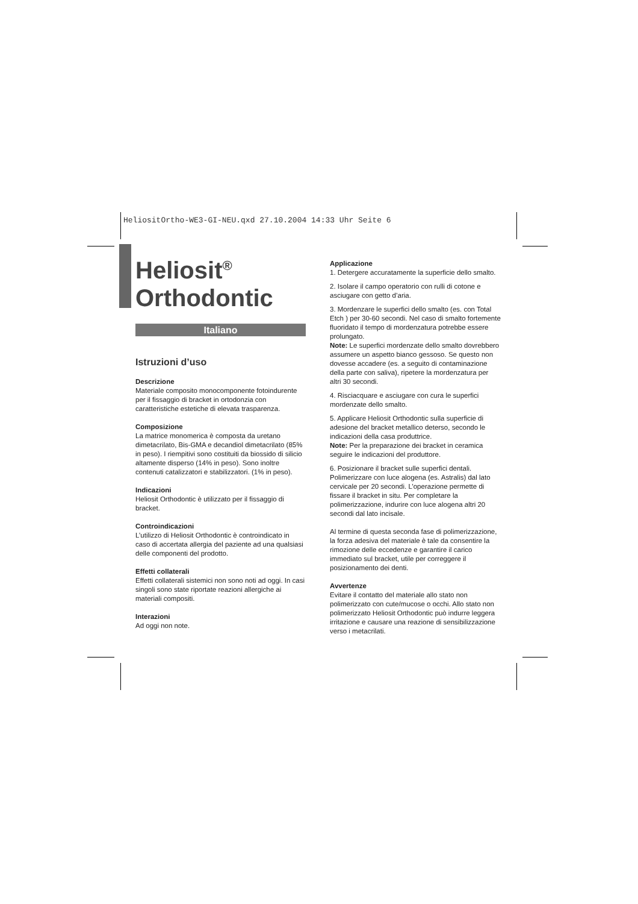HeliositOrtho-WE3-GI-NEU.qxd 27.10.2004 14:33 Uhr Seite 6
Heliosit<sup>®</sup>
Orthodontic
Italiano
Istruzioni d’uso
Descrizione
Materiale composito monocomponente fotoindurente per il fissaggio di bracket in ortodonzia con caratteristiche estetiche di elevata trasparenza.
Composizione
La matrice monomerica è composta da uretano dimetacrilato, Bis-GMA e decandiol dimetacrilato (85% in peso). I riempitivi sono costituiti da biossido di silicio altamente disperso (14% in peso). Sono inoltre contenuti catalizzatori e stabilizzatori. (1% in peso).
Indicazioni
Heliosit Orthodontic è utilizzato per il fissaggio di bracket.
Controindicazioni
L’utilizzo di Heliosit Orthodontic è controindicato in caso di accertata allergia del paziente ad una qualsiasi delle componenti del prodotto.
Effetti collaterali
Effetti collaterali sistemici non sono noti ad oggi. In casi singoli sono state riportate reazioni allergiche ai materiali compositi.
Interazioni
Ad oggi non note.
Applicazione
1. Detergere accuratamente la superficie dello smalto.
2. Isolare il campo operatorio con rulli di cotone e asciugare con getto d’aria.
3. Mordenzare le superfici dello smalto (es. con Total Etch ) per 30-60 secondi. Nel caso di smalto fortemente fluoridato il tempo di mordenzatura potrebbe essere prolungato.
Note: Le superfici mordenzate dello smalto dovrebbero assumere un aspetto bianco gessoso. Se questo non dovesse accadere (es. a seguito di contaminazione della parte con saliva), ripetere la mordenzatura per altri 30 secondi.
4. Risciacquare e asciugare con cura le superfici mordenzate dello smalto.
5. Applicare Heliosit Orthodontic sulla superficie di adesione del bracket metallico deterso, secondo le indicazioni della casa produttrice.
Note: Per la preparazione dei bracket in ceramica seguire le indicazioni del produttore.
6. Posizionare il bracket sulle superfici dentali. Polimerizzare con luce alogena (es. Astralis) dal lato cervicale per 20 secondi. L’operazione permette di fissare il bracket in situ. Per completare la polimerizzazione, indurire con luce alogena altri 20 secondi dal lato incisale.
Al termine di questa seconda fase di polimerizzazione, la forza adesiva del materiale è tale da consentire la rimozione delle eccedenze e garantire il carico immediato sul bracket, utile per correggere il posizionamento dei denti.
Avvertenze
Evitare il contatto del materiale allo stato non polimerizzato con cute/mucose o occhi. Allo stato non polimerizzato Heliosit Orthodontic può indurre leggera irritazione e causare una reazione di sensibilizzazione verso i metacrilati.